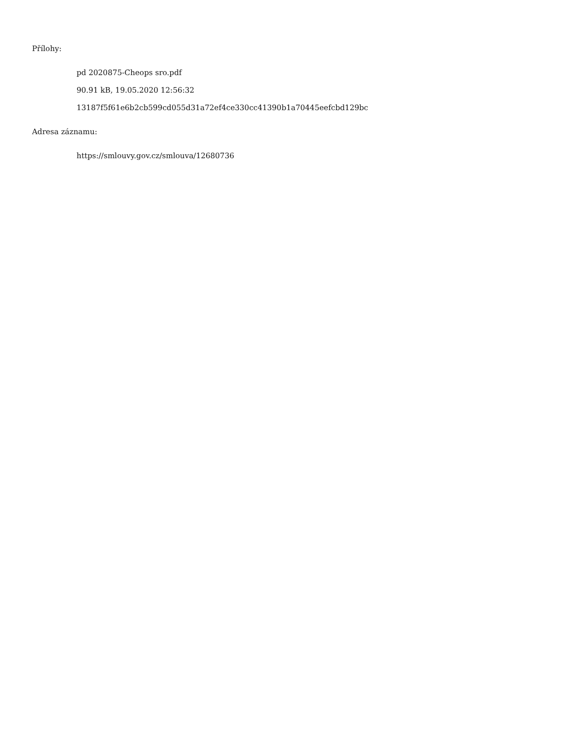Přílohy:
pd 2020875-Cheops sro.pdf
90.91 kB, 19.05.2020 12:56:32
13187f5f61e6b2cb599cd055d31a72ef4ce330cc41390b1a70445eefcbd129bc
Adresa záznamu:
https://smlouvy.gov.cz/smlouva/12680736